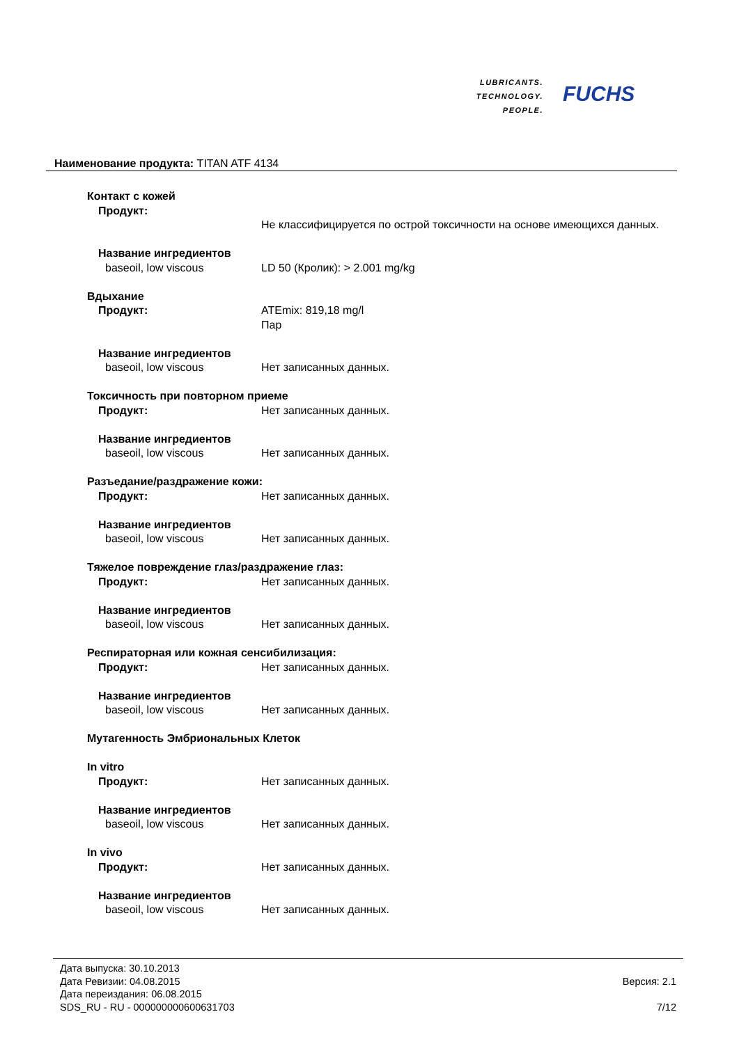LUBRICANTS.
TECHNOLOGY.
PEOPLE.
FUCHS
Наименование продукта: TITAN ATF 4134
Контакт с кожей
Продукт:
Не классифицируется по острой токсичности на основе имеющихся данных.
Название ингредиентов
baseoil, low viscous LD 50 (Кролик): > 2.001 mg/kg
Вдыхание
Продукт: ATEmix: 819,18 mg/l
Пар
Название ингредиентов
baseoil, low viscous Нет записанных данных.
Токсичность при повторном приеме
Продукт: Нет записанных данных.
Название ингредиентов
baseoil, low viscous Нет записанных данных.
Разъедание/раздражение кожи:
Продукт: Нет записанных данных.
Название ингредиентов
baseoil, low viscous Нет записанных данных.
Тяжелое повреждение глаз/раздражение глаз:
Продукт: Нет записанных данных.
Название ингредиентов
baseoil, low viscous Нет записанных данных.
Респираторная или кожная сенсибилизация:
Продукт: Нет записанных данных.
Название ингредиентов
baseoil, low viscous Нет записанных данных.
Мутагенность Эмбриональных Клеток
In vitro
Продукт: Нет записанных данных.
Название ингредиентов
baseoil, low viscous Нет записанных данных.
In vivo
Продукт: Нет записанных данных.
Название ингредиентов
baseoil, low viscous Нет записанных данных.
Дата выпуска: 30.10.2013
Дата Ревизии: 04.08.2015
Дата переиздания: 06.08.2015
SDS_RU - RU - 000000000600631703
Версия: 2.1
7/12